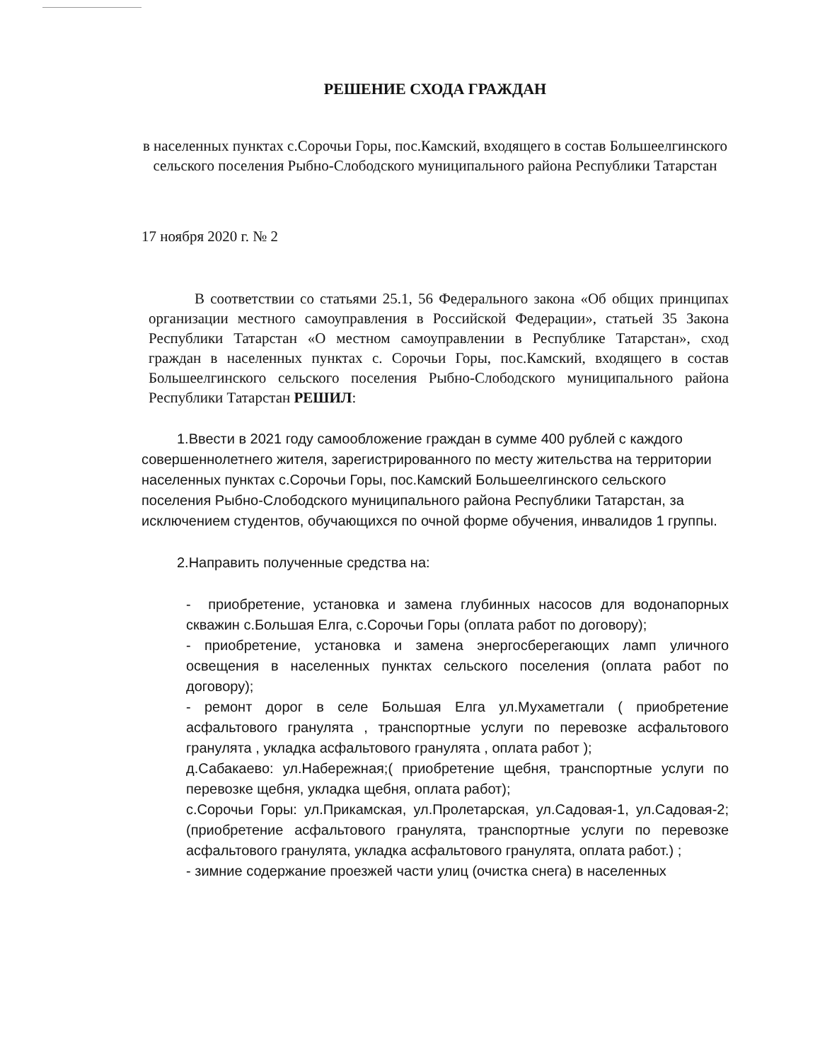РЕШЕНИЕ СХОДА ГРАЖДАН
в населенных пунктах с.Сорочьи Горы, пос.Камский, входящего в состав Большеелгинского сельского поселения Рыбно-Слободского муниципального района Республики Татарстан
17 ноября 2020 г. № 2
В соответствии со статьями 25.1, 56 Федерального закона «Об общих принципах организации местного самоуправления в Российской Федерации», статьей 35 Закона Республики Татарстан «О местном самоуправлении в Республике Татарстан», сход граждан в населенных пунктах с. Сорочьи Горы, пос.Камский, входящего в состав Большеелгинского сельского поселения Рыбно-Слободского муниципального района Республики Татарстан РЕШИЛ:
1.Ввести в 2021 году самообложение граждан в сумме 400 рублей с каждого совершеннолетнего жителя, зарегистрированного по месту жительства на территории населенных пунктах с.Сорочьи Горы, пос.Камский Большеелгинского сельского поселения Рыбно-Слободского муниципального района Республики Татарстан, за исключением студентов, обучающихся по очной форме обучения, инвалидов 1 группы.
2.Направить полученные средства на:
- приобретение, установка и замена глубинных насосов для водонапорных скважин с.Большая Елга, с.Сорочьи Горы (оплата работ по договору);
- приобретение, установка и замена энергосберегающих ламп уличного освещения в населенных пунктах сельского поселения (оплата работ по договору);
- ремонт дорог в селе Большая Елга ул.Мухаметгали ( приобретение асфальтового гранулята , транспортные услуги по перевозке асфальтового гранулята , укладка асфальтового гранулята , оплата работ );
д.Сабакаево: ул.Набережная;( приобретение щебня, транспортные услуги по перевозке щебня, укладка щебня, оплата работ);
с.Сорочьи Горы: ул.Прикамская, ул.Пролетарская, ул.Садовая-1, ул.Садовая-2; (приобретение асфальтового гранулята, транспортные услуги по перевозке асфальтового гранулята, укладка асфальтового гранулята, оплата работ.) ;
- зимние содержание проезжей части улиц (очистка снега) в населенных